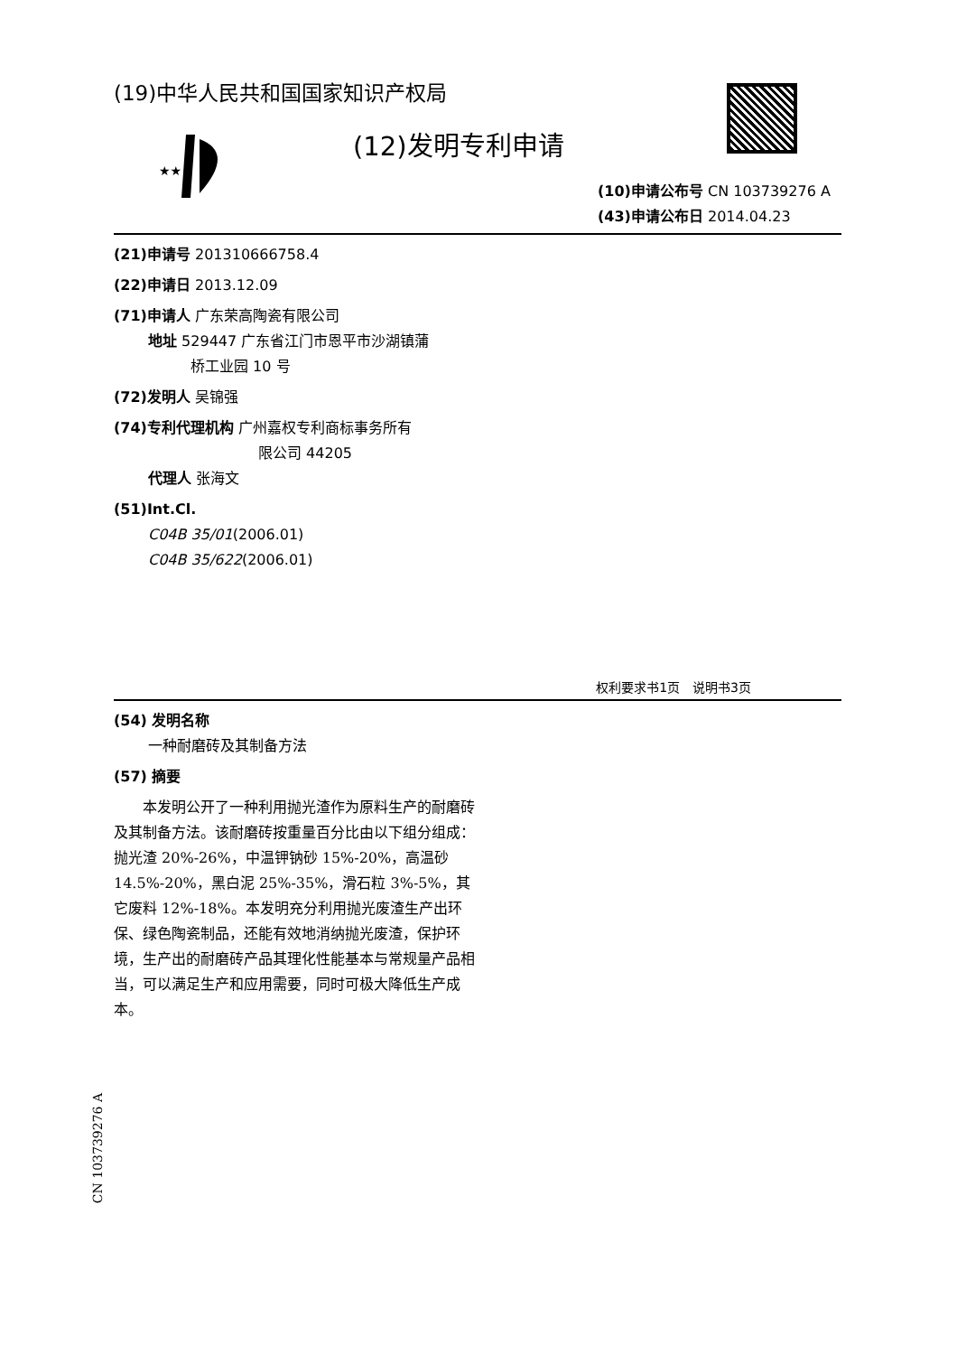(19)中华人民共和国国家知识产权局
★★
(12)发明专利申请
(10)申请公布号 CN 103739276 A
(43)申请公布日 2014.04.23
(21)申请号 201310666758.4
(22)申请日 2013.12.09
(71)申请人 广东荣高陶瓷有限公司
地址 529447 广东省江门市恩平市沙湖镇蒲
桥工业园 10 号
(72)发明人 吴锦强
(74)专利代理机构 广州嘉权专利商标事务所有
限公司 44205
代理人 张海文
(51)Int.Cl.
C04B 35/01(2006.01)
C04B 35/622(2006.01)
权利要求书1页　说明书3页
(54) 发明名称
一种耐磨砖及其制备方法
(57) 摘要
　　本发明公开了一种利用抛光渣作为原料生产的耐磨砖及其制备方法。该耐磨砖按重量百分比由以下组分组成：抛光渣 20%-26%，中温钾钠砂 15%-20%，高温砂 14.5%-20%，黑白泥 25%-35%，滑石粒 3%-5%，其它废料 12%-18%。本发明充分利用抛光废渣生产出环保、绿色陶瓷制品，还能有效地消纳抛光废渣，保护环境，生产出的耐磨砖产品其理化性能基本与常规量产品相当，可以满足生产和应用需要，同时可极大降低生产成本。
CN 103739276 A